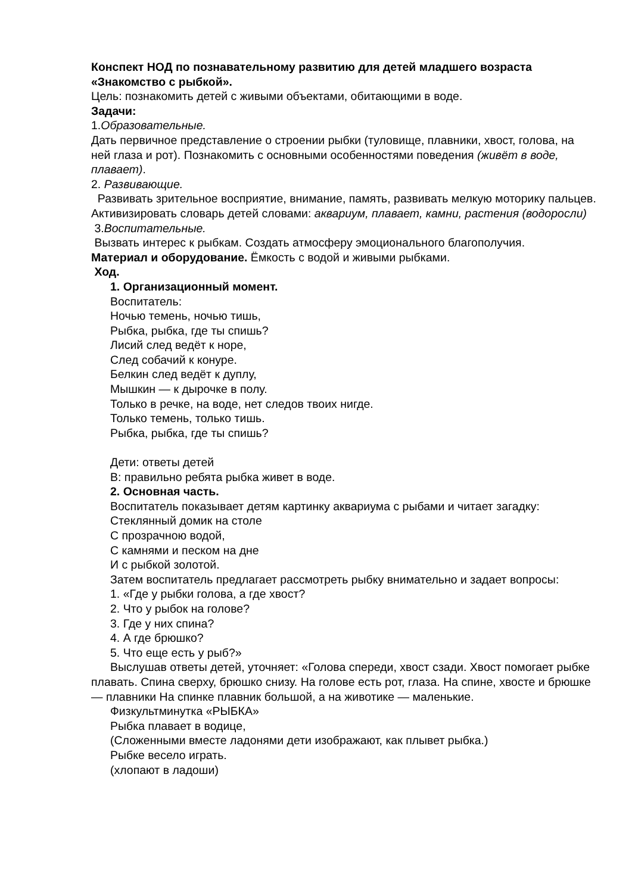Конспект НОД по познавательному развитию для детей младшего возраста «Знакомство с рыбкой».
Цель: познакомить детей с живыми объектами, обитающими в воде.
Задачи:
1.Образовательные.
Дать первичное представление о строении рыбки (туловище, плавники, хвост, голова, на ней глаза и рот). Познакомить с основными особенностями поведения (живёт в воде, плавает).
2. Развивающие.
Развивать зрительное восприятие, внимание, память, развивать мелкую моторику пальцев. Активизировать словарь детей словами: аквариум, плавает, камни, растения (водоросли)
3.Воспитательные.
Вызвать интерес к рыбкам. Создать атмосферу эмоционального благополучия.
Материал и оборудование. Ёмкость с водой и живыми рыбками.
Ход.
1. Организационный момент.
Воспитатель:
Ночью темень, ночью тишь,
Рыбка, рыбка, где ты спишь?
Лисий след ведёт к норе,
След собачий к конуре.
Белкин след ведёт к дуплу,
Мышкин — к дырочке в полу.
Только в речке, на воде, нет следов твоих нигде.
Только темень, только тишь.
Рыбка, рыбка, где ты спишь?
Дети: ответы детей
В: правильно ребята рыбка живет в воде.
2. Основная часть.
Воспитатель показывает детям картинку аквариума с рыбами и читает загадку:
Стеклянный домик на столе
С прозрачною водой,
С камнями и песком на дне
И с рыбкой золотой.
Затем воспитатель предлагает рассмотреть рыбку внимательно и задает вопросы:
1. «Где у рыбки голова, а где хвост?
2. Что у рыбок на голове?
3. Где у них спина?
4. А где брюшко?
5. Что еще есть у рыб?»
Выслушав ответы детей, уточняет: «Голова спереди, хвост сзади. Хвост помогает рыбке плавать. Спина сверху, брюшко снизу. На голове есть рот, глаза. На спине, хвосте и брюшке — плавники На спинке плавник большой, а на животике — маленькие.
Физкультминутка «РЫБКА»
Рыбка плавает в водице,
(Сложенными вместе ладонями дети изображают, как плывет рыбка.)
Рыбке весело играть.
(хлопают в ладоши)